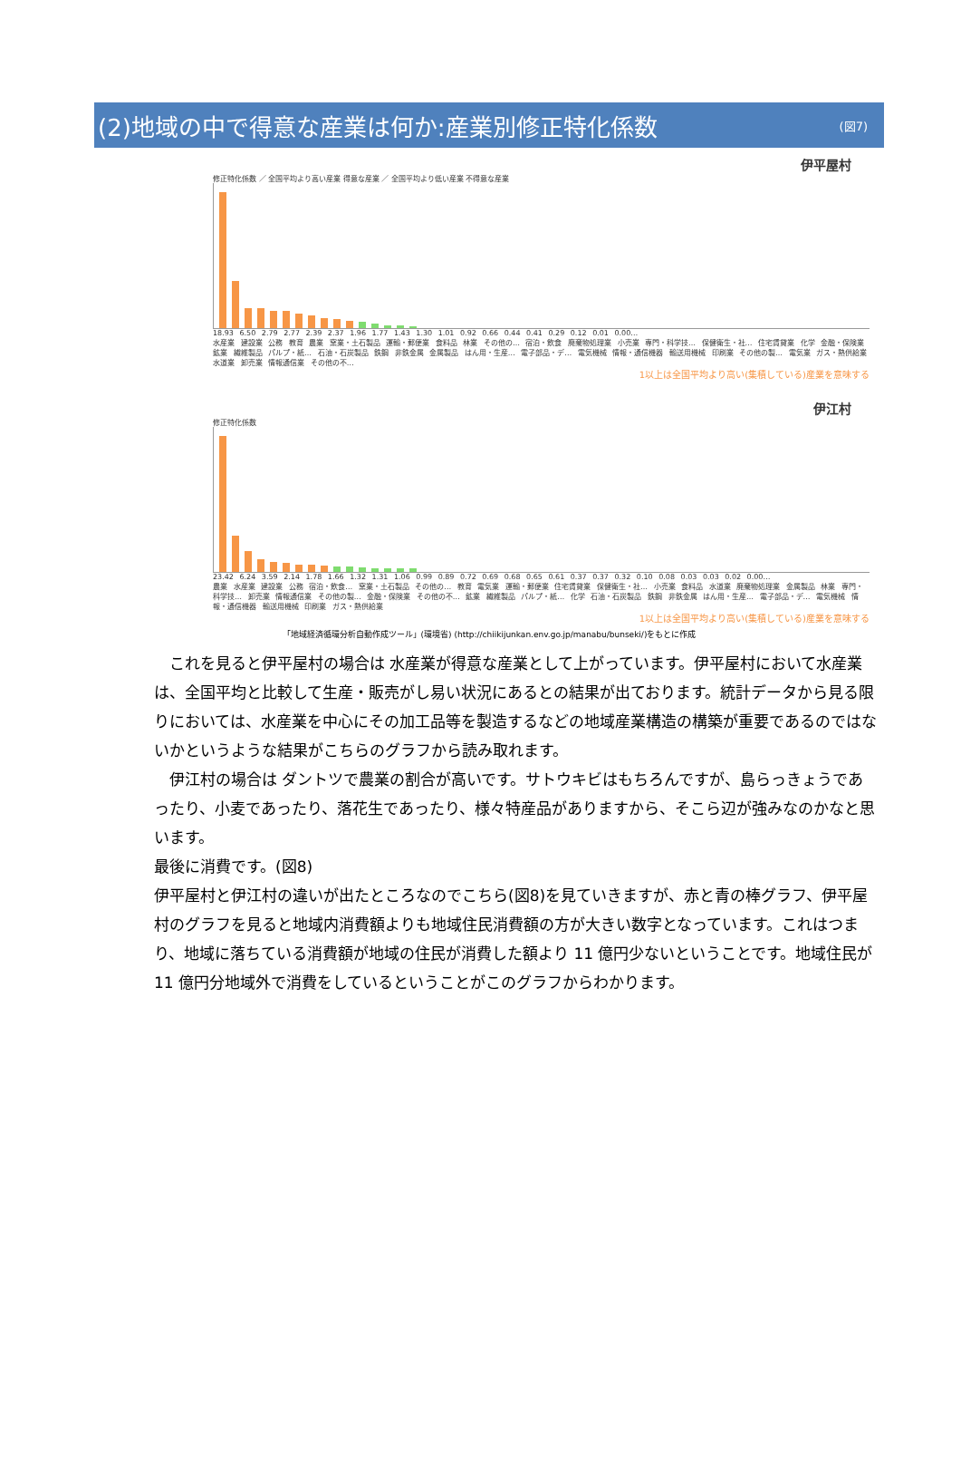(2)地域の中で得意な産業は何か:産業別修正特化係数
(図7)
伊平屋村
修正特化係数 ／ 全国平均より高い産業 得意な産業 ／ 全国平均より低い産業 不得意な産業
18.93 6.50 2.79 2.77 2.39 2.37 1.96 1.77 1.43 1.30 1.01 0.92 0.66 0.44 0.41 0.29 0.12 0.01 0.00…
水産業 建設業 公務 教育 農業 窯業・土石製品 運輸・郵便業 食料品 林業 その他の… 宿泊・飲食 廃棄物処理業 小売業 専門・科学技… 保健衛生・社… 住宅賃貸業 化学 金融・保険業 鉱業 繊維製品 パルプ・紙… 石油・石炭製品 鉄鋼 非鉄金属 金属製品 はん用・生産… 電子部品・デ… 電気機械 情報・通信機器 輸送用機械 印刷業 その他の製… 電気業 ガス・熱供給業 水道業 卸売業 情報通信業 その他の不…
1以上は全国平均より高い(集積している)産業を意味する
伊江村
修正特化係数
23.42 6.24 3.59 2.14 1.78 1.66 1.32 1.31 1.06 0.99 0.89 0.72 0.69 0.68 0.65 0.61 0.37 0.37 0.32 0.10 0.08 0.03 0.03 0.02 0.00…
農業 水産業 建設業 公務 宿泊・飲食… 窯業・土石製品 その他の… 教育 電気業 運輸・郵便業 住宅賃貸業 保健衛生・社… 小売業 食料品 水道業 廃棄物処理業 金属製品 林業 専門・科学技… 卸売業 情報通信業 その他の製… 金融・保険業 その他の不… 鉱業 繊維製品 パルプ・紙… 化学 石油・石炭製品 鉄鋼 非鉄金属 はん用・生産… 電子部品・デ… 電気機械 情報・通信機器 輸送用機械 印刷業 ガス・熱供給業
1以上は全国平均より高い(集積している)産業を意味する
「地域経済循環分析自動作成ツール」(環境省) (http://chiikijunkan.env.go.jp/manabu/bunseki/)をもとに作成
　これを見ると伊平屋村の場合は 水産業が得意な産業として上がっています。伊平屋村において水産業は、全国平均と比較して生産・販売がし易い状況にあるとの結果が出ております。統計データから見る限りにおいては、水産業を中心にその加工品等を製造するなどの地域産業構造の構築が重要であるのではないかというような結果がこちらのグラフから読み取れます。
　伊江村の場合は ダントツで農業の割合が高いです。サトウキビはもちろんですが、島らっきょうであったり、小麦であったり、落花生であったり、様々特産品がありますから、そこら辺が強みなのかなと思います。
最後に消費です。(図8)
伊平屋村と伊江村の違いが出たところなのでこちら(図8)を見ていきますが、赤と青の棒グラフ、伊平屋村のグラフを見ると地域内消費額よりも地域住民消費額の方が大きい数字となっています。これはつまり、地域に落ちている消費額が地域の住民が消費した額より 11 億円少ないということです。地域住民が 11 億円分地域外で消費をしているということがこのグラフからわかります。